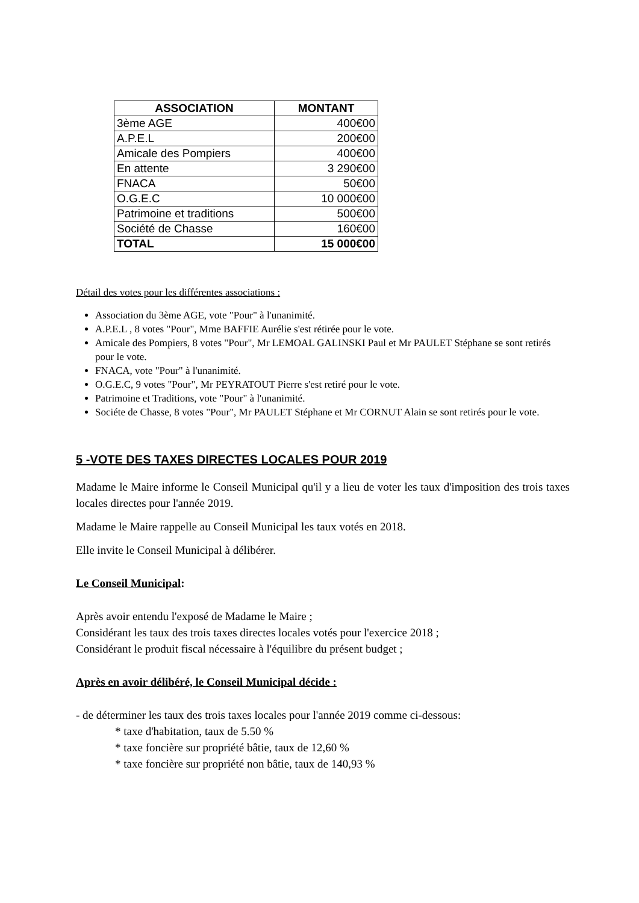| ASSOCIATION | MONTANT |
| --- | --- |
| 3ème AGE | 400€00 |
| A.P.E.L | 200€00 |
| Amicale des Pompiers | 400€00 |
| En attente | 3 290€00 |
| FNACA | 50€00 |
| O.G.E.C | 10 000€00 |
| Patrimoine et traditions | 500€00 |
| Société de Chasse | 160€00 |
| TOTAL | 15 000€00 |
Détail des votes pour les différentes associations :
Association du 3ème AGE, vote "Pour" à l'unanimité.
A.P.E.L , 8 votes "Pour", Mme BAFFIE Aurélie s'est rétirée pour le vote.
Amicale des Pompiers, 8 votes "Pour", Mr LEMOAL GALINSKI Paul et Mr PAULET Stéphane se sont retirés pour le vote.
FNACA, vote "Pour" à l'unanimité.
O.G.E.C, 9 votes "Pour", Mr PEYRATOUT Pierre s'est retiré pour le vote.
Patrimoine et Traditions, vote "Pour" à l'unanimité.
Sociéte de Chasse, 8 votes "Pour", Mr PAULET Stéphane et Mr CORNUT Alain se sont retirés pour le vote.
5 -VOTE DES TAXES DIRECTES LOCALES POUR 2019
Madame le Maire informe le Conseil Municipal qu'il y a lieu de voter les taux d'imposition des trois taxes locales directes pour l'année 2019.
Madame le Maire rappelle au Conseil Municipal les taux votés en 2018.
Elle invite le Conseil Municipal à délibérer.
Le Conseil Municipal:
Après avoir entendu l'exposé de Madame le Maire ;
Considérant les taux des trois taxes directes locales votés pour l'exercice 2018 ;
Considérant le produit fiscal nécessaire à l'équilibre du présent budget ;
Après en avoir délibéré, le Conseil Municipal décide :
- de déterminer les taux des trois taxes locales pour l'année 2019 comme ci-dessous:
* taxe d'habitation, taux de 5.50 %
* taxe foncière sur propriété bâtie, taux de 12,60 %
* taxe foncière sur propriété non bâtie, taux de 140,93 %